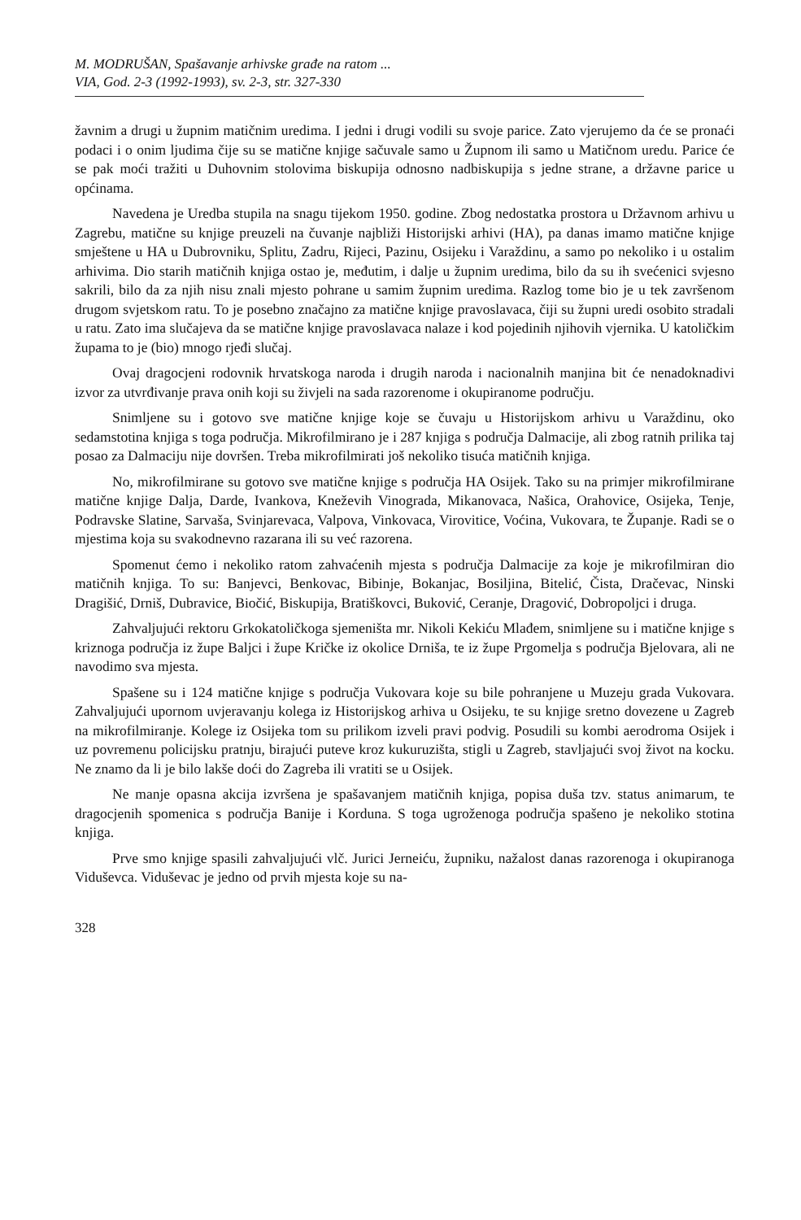M. MODRUŠAN, Spašavanje arhivske građe na ratom ...
VIA, God. 2-3 (1992-1993), sv. 2-3, str. 327-330
žavnim a drugi u župnim matičnim uredima. I jedni i drugi vodili su svoje parice. Zato vjerujemo da će se pronaći podaci i o onim ljudima čije su se matične knjige sačuvale samo u Župnom ili samo u Matičnom uredu. Parice će se pak moći tražiti u Duhovnim stolovima biskupija odnosno nadbiskupija s jedne strane, a državne parice u općinama.
Navedena je Uredba stupila na snagu tijekom 1950. godine. Zbog nedostatka prostora u Državnom arhivu u Zagrebu, matične su knjige preuzeli na čuvanje najbliži Historijski arhivi (HA), pa danas imamo matične knjige smještene u HA u Dubrovniku, Splitu, Zadru, Rijeci, Pazinu, Osijeku i Varaždinu, a samo po nekoliko i u ostalim arhivima. Dio starih matičnih knjiga ostao je, međutim, i dalje u župnim uredima, bilo da su ih svećenici svjesno sakrili, bilo da za njih nisu znali mjesto pohrane u samim župnim uredima. Razlog tome bio je u tek završenom drugom svjetskom ratu. To je posebno značajno za matične knjige pravoslavaca, čiji su župni uredi osobito stradali u ratu. Zato ima slučajeva da se matične knjige pravoslavaca nalaze i kod pojedinih njihovih vjernika. U katoličkim župama to je (bio) mnogo rjeđi slučaj.
Ovaj dragocjeni rodovnik hrvatskoga naroda i drugih naroda i nacionalnih manjina bit će nenadoknadivi izvor za utvrđivanje prava onih koji su živjeli na sada razorenome i okupiranome području.
Snimljene su i gotovo sve matične knjige koje se čuvaju u Historijskom arhivu u Varaždinu, oko sedamstotina knjiga s toga područja. Mikrofilmirano je i 287 knjiga s područja Dalmacije, ali zbog ratnih prilika taj posao za Dalmaciju nije dovršen. Treba mikrofilmirati još nekoliko tisuća matičnih knjiga.
No, mikrofilmirane su gotovo sve matične knjige s područja HA Osijek. Tako su na primjer mikrofilmirane matične knjige Dalja, Darde, Ivankova, Kneževih Vinograda, Mikanovaca, Našica, Orahovice, Osijeka, Tenje, Podravske Slatine, Sarvaša, Svinjarevaca, Valpova, Vinkovaca, Virovitice, Voćina, Vukovara, te Županje. Radi se o mjestima koja su svakodnevno razarana ili su već razorena.
Spomenut ćemo i nekoliko ratom zahvaćenih mjesta s područja Dalmacije za koje je mikrofilmiran dio matičnih knjiga. To su: Banjevci, Benkovac, Bibinje, Bokanjac, Bosiljina, Bitelić, Čista, Dračevac, Ninski Dragišić, Drniš, Dubravice, Biočić, Biskupija, Bratiškovci, Buković, Ceranje, Dragović, Dobropoljci i druga.
Zahvaljujući rektoru Grkokatoličkoga sjemeništa mr. Nikoli Kekiću Mlađem, snimljene su i matične knjige s kriznoga područja iz župe Baljci i župe Kričke iz okolice Drniša, te iz župe Prgomelja s područja Bjelovara, ali ne navodimo sva mjesta.
Spašene su i 124 matične knjige s područja Vukovara koje su bile pohranjene u Muzeju grada Vukovara. Zahvaljujući upornom uvjeravanju kolega iz Historijskog arhiva u Osijeku, te su knjige sretno dovezene u Zagreb na mikrofilmiranje. Kolege iz Osijeka tom su prilikom izveli pravi podvig. Posudili su kombi aerodroma Osijek i uz povremenu policijsku pratnju, birajući puteve kroz kukuruzišta, stigli u Zagreb, stavljajući svoj život na kocku. Ne znamo da li je bilo lakše doći do Zagreba ili vratiti se u Osijek.
Ne manje opasna akcija izvršena je spašavanjem matičnih knjiga, popisa duša tzv. status animarum, te dragocjenih spomenica s područja Banije i Korduna. S toga ugroženoga područja spašeno je nekoliko stotina knjiga.
Prve smo knjige spasili zahvaljujući vlč. Jurici Jerneiću, župniku, nažalost danas razorenoga i okupiranoga Viduševca. Viduševac je jedno od prvih mjesta koje su na-
328